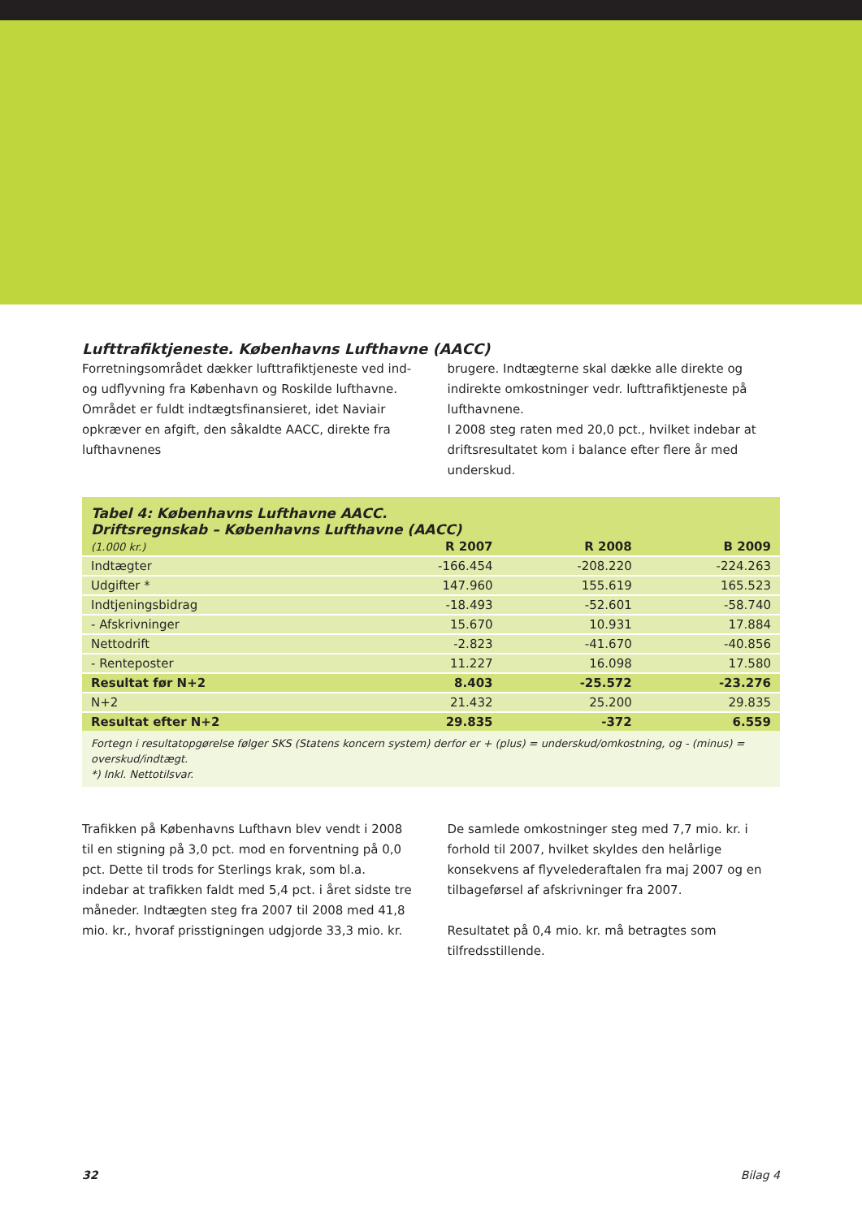Lufttrafiktjeneste. Københavns Lufthavne (AACC)
Forretningsområdet dækker lufttrafiktjeneste ved ind- og udflyvning fra København og Roskilde lufthavne.
Området er fuldt indtægtsfinansieret, idet Naviair opkræver en afgift, den såkaldte AACC, direkte fra lufthavnenes
brugere. Indtægterne skal dække alle direkte og indirekte omkostninger vedr. lufttrafiktjeneste på lufthavnene.
I 2008 steg raten med 20,0 pct., hvilket indebar at driftsresultatet kom i balance efter flere år med underskud.
Tabel 4: Københavns Lufthavne AACC.
Driftsregnskab – Københavns Lufthavne (AACC)
| (1.000 kr.) | R 2007 | R 2008 | B 2009 |
| --- | --- | --- | --- |
| Indtægter | -166.454 | -208.220 | -224.263 |
| Udgifter * | 147.960 | 155.619 | 165.523 |
| Indtjeningsbidrag | -18.493 | -52.601 | -58.740 |
| - Afskrivninger | 15.670 | 10.931 | 17.884 |
| Nettodrift | -2.823 | -41.670 | -40.856 |
| - Renteposter | 11.227 | 16.098 | 17.580 |
| Resultat før N+2 | 8.403 | -25.572 | -23.276 |
| N+2 | 21.432 | 25.200 | 29.835 |
| Resultat efter N+2 | 29.835 | -372 | 6.559 |
Fortegn i resultatopgørelse følger SKS (Statens koncern system) derfor er + (plus) = underskud/omkostning, og - (minus) = overskud/indtægt.
*) Inkl. Nettotilsvar.
Trafikken på Københavns Lufthavn blev vendt i 2008 til en stigning på 3,0 pct. mod en forventning på 0,0 pct. Dette til trods for Sterlings krak, som bl.a. indebar at trafikken faldt med 5,4 pct. i året sidste tre måneder. Indtægten steg fra 2007 til 2008 med 41,8 mio. kr., hvoraf prisstigningen udgjorde 33,3 mio. kr.
De samlede omkostninger steg med 7,7 mio. kr. i forhold til 2007, hvilket skyldes den helårlige konsekvens af flyvelederaftalen fra maj 2007 og en tilbageførsel af afskrivninger fra 2007.
Resultatet på 0,4 mio. kr. må betragtes som tilfredsstillende.
32 Bilag 4